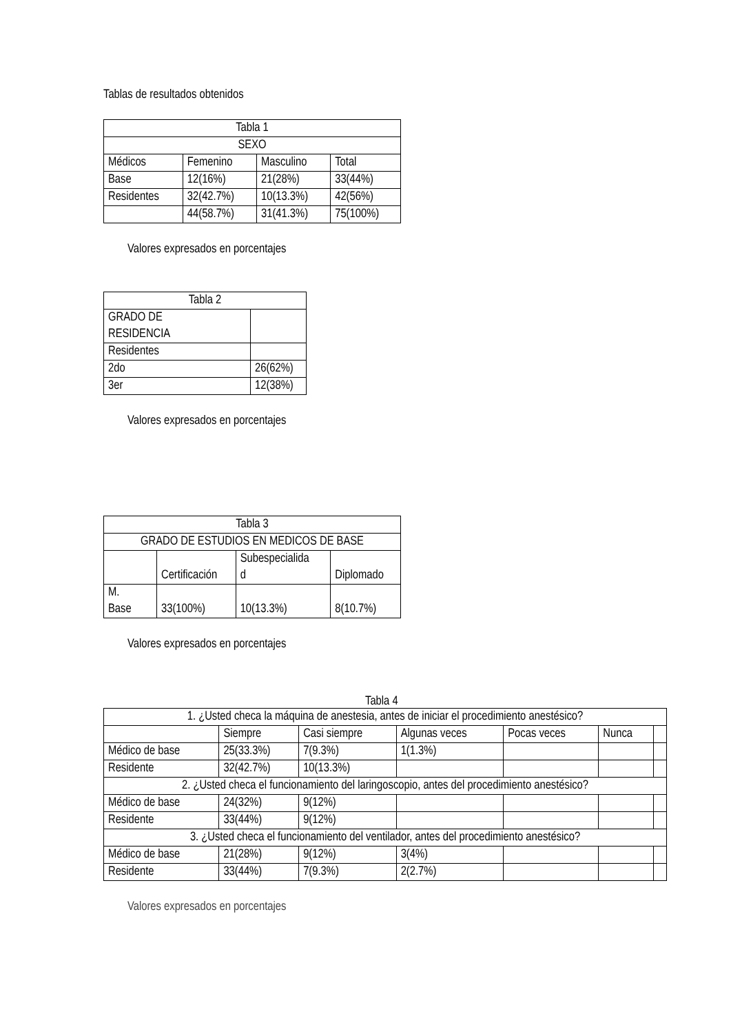Tablas de resultados obtenidos
| Tabla 1 | | | |
| SEXO | | | |
| Médicos | Femenino | Masculino | Total |
| Base | 12(16%) | 21(28%) | 33(44%) |
| Residentes | 32(42.7%) | 10(13.3%) | 42(56%) |
| | 44(58.7%) | 31(41.3%) | 75(100%) |
Valores expresados en porcentajes
| Tabla 2 | |
| GRADO DE RESIDENCIA | |
| Residentes | |
| 2do | 26(62%) |
| 3er | 12(38%) |
Valores expresados en porcentajes
| Tabla 3 | | | |
| GRADO DE ESTUDIOS EN MEDICOS DE BASE | | | |
| | Certificación | Subespecialida d | Diplomado |
| M. Base | 33(100%) | 10(13.3%) | 8(10.7%) |
Valores expresados en porcentajes
Tabla 4
| 1. ¿Usted checa la máquina de anestesia, antes de iniciar el procedimiento anestésico? | | | | | | |
| | Siempre | Casi siempre | Algunas veces | Pocas veces | Nunca | |
| Médico de base | 25(33.3%) | 7(9.3%) | 1(1.3%) | | | |
| Residente | 32(42.7%) | 10(13.3%) | | | | |
| 2. ¿Usted checa el funcionamiento del laringoscopio, antes del procedimiento anestésico? | | | | | | |
| Médico de base | 24(32%) | 9(12%) | | | | |
| Residente | 33(44%) | 9(12%) | | | | |
| 3. ¿Usted checa el funcionamiento del ventilador, antes del procedimiento anestésico? | | | | | | |
| Médico de base | 21(28%) | 9(12%) | 3(4%) | | | |
| Residente | 33(44%) | 7(9.3%) | 2(2.7%) | | | |
Valores expresados en porcentajes